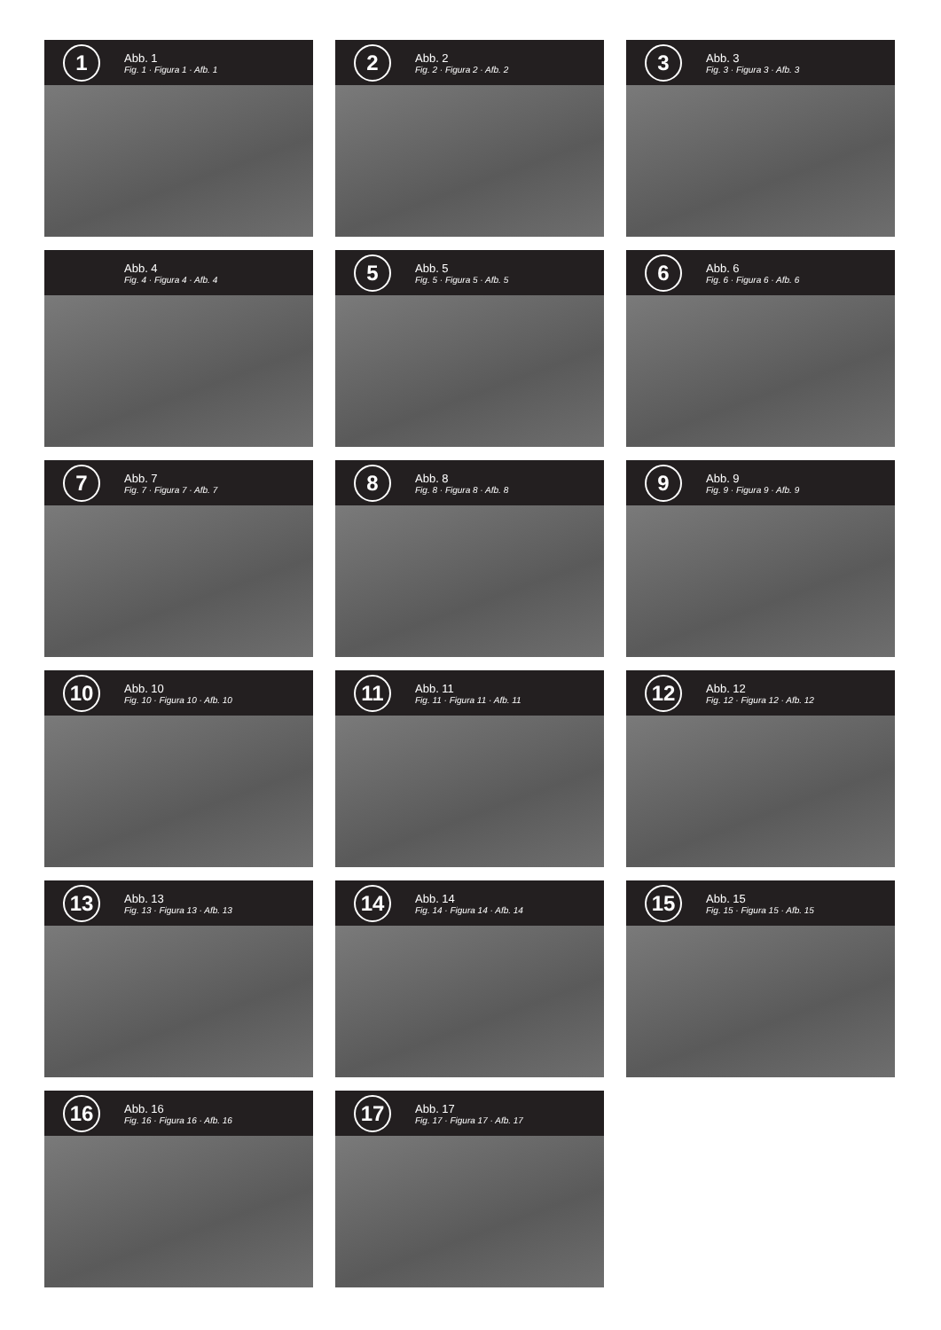1
Abb. 1
Fig. 1 · Figura 1 · Afb. 1
2
Abb. 2
Fig. 2 · Figura 2 · Afb. 2
3
Abb. 3
Fig. 3 · Figura 3 · Afb. 3
Abb. 4
Fig. 4 · Figura 4 · Afb. 4
5
Abb. 5
Fig. 5 · Figura 5 · Afb. 5
6
Abb. 6
Fig. 6 · Figura 6 · Afb. 6
7
Abb. 7
Fig. 7 · Figura 7 · Afb. 7
8
Abb. 8
Fig. 8 · Figura 8 · Afb. 8
9
Abb. 9
Fig. 9 · Figura 9 · Afb. 9
10
Abb. 10
Fig. 10 · Figura 10 · Afb. 10
11
Abb. 11
Fig. 11 · Figura 11 · Afb. 11
12
Abb. 12
Fig. 12 · Figura 12 · Afb. 12
13
Abb. 13
Fig. 13 · Figura 13 · Afb. 13
14
Abb. 14
Fig. 14 · Figura 14 · Afb. 14
15
Abb. 15
Fig. 15 · Figura 15 · Afb. 15
16
Abb. 16
Fig. 16 · Figura 16 · Afb. 16
17
Abb. 17
Fig. 17 · Figura 17 · Afb. 17